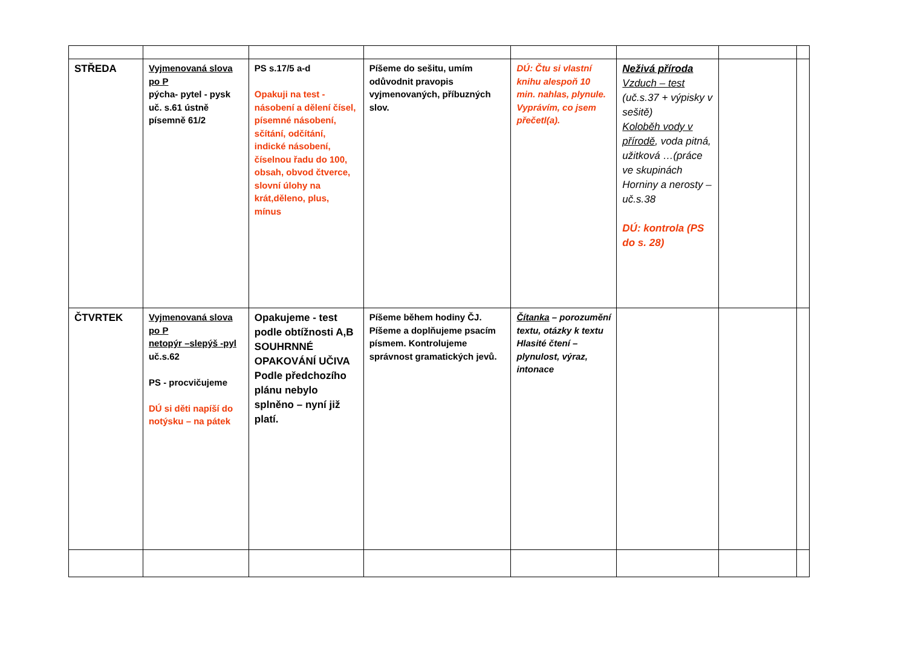| STŘEDA | Vyjmenovaná slova po P pýcha- pytel - pysk uč. s.61 ústně písemně 61/2 | PS s.17/5 a-d Opakuji na test - násobení a dělení čísel, písemné násobení, sčítání, odčítání, indické násobení, číselnou řadu do 100, obsah, obvod čtverce, slovní úlohy na krát,děleno, plus, mínus | Píšeme do sešitu, umím odůvodnit pravopis vyjmenovaných, příbuzných slov. | DÚ: Čtu si vlastní knihu alespoň 10 min. nahlas, plynule. Vyprávím, co jsem přečetl(a). | Neživá příroda Vzduch – test (uč.s.37 + výpisky v sešitě) Koloběh vody v přírodě , voda pitná, užitková …(práce ve skupinách Horniny a nerosty – uč.s.38 DÚ: kontrola (PS do s. 28) | | |
| ČTVRTEK | Vyjmenovaná slova po P netopýr –slepýš -pyl uč.s.62 PS - procvičujeme DÚ si děti napíší do notýsku – na pátek | Opakujeme - test podle obtížnosti A,B SOUHRNNÉ OPAKOVÁNÍ UČIVA Podle předchozího plánu nebylo splněno – nyní již platí. | Píšeme během hodiny ČJ. Píšeme a doplňujeme psacím písmem. Kontrolujeme správnost gramatických jevů. | Čítanka – porozumění textu, otázky k textu Hlasité čtení – plynulost, výraz, intonace | | | |